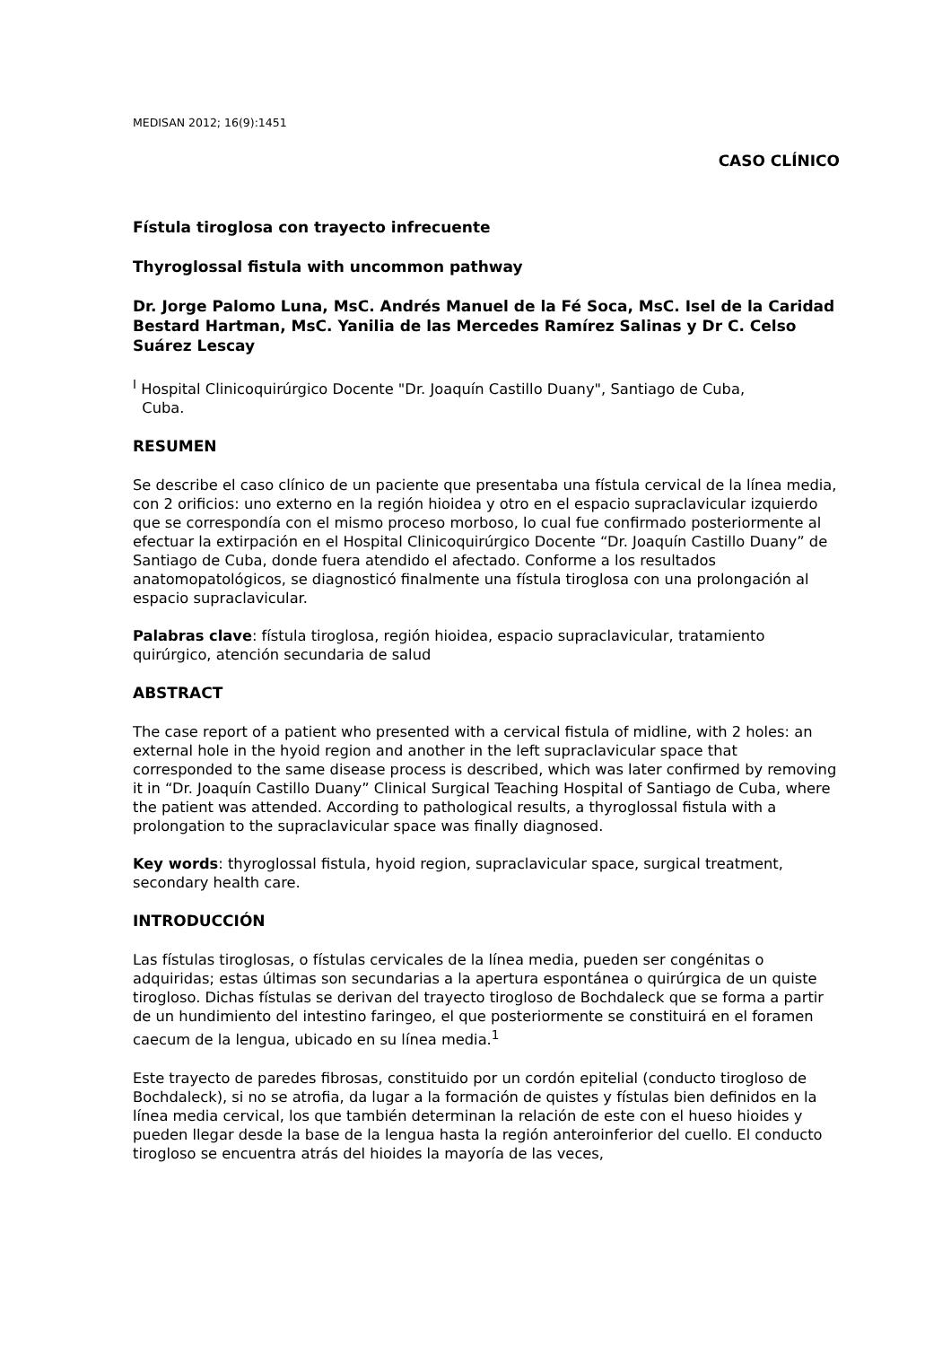MEDISAN 2012; 16(9):1451
CASO CLÍNICO
Fístula tiroglosa con trayecto infrecuente
Thyroglossal fistula with uncommon pathway
Dr. Jorge Palomo Luna, MsC. Andrés Manuel de la Fé Soca, MsC. Isel de la Caridad Bestard Hartman, MsC. Yanilia de las Mercedes Ramírez Salinas y Dr C. Celso Suárez Lescay
<sup>I</sup> Hospital Clinicoquirúrgico Docente "Dr. Joaquín Castillo Duany", Santiago de Cuba,
Cuba.
RESUMEN
Se describe el caso clínico de un paciente que presentaba una fístula cervical de la línea media, con 2 orificios: uno externo en la región hioidea y otro en el espacio supraclavicular izquierdo que se correspondía con el mismo proceso morboso, lo cual fue confirmado posteriormente al efectuar la extirpación en el Hospital Clinicoquirúrgico Docente “Dr. Joaquín Castillo Duany” de Santiago de Cuba, donde fuera atendido el afectado. Conforme a los resultados anatomopatológicos, se diagnosticó finalmente una fístula tiroglosa con una prolongación al espacio supraclavicular.
Palabras clave: fístula tiroglosa, región hioidea, espacio supraclavicular, tratamiento quirúrgico, atención secundaria de salud
ABSTRACT
The case report of a patient who presented with a cervical fistula of midline, with 2 holes: an external hole in the hyoid region and another in the left supraclavicular space that corresponded to the same disease process is described, which was later confirmed by removing it in “Dr. Joaquín Castillo Duany” Clinical Surgical Teaching Hospital of Santiago de Cuba, where the patient was attended. According to pathological results, a thyroglossal fistula with a prolongation to the supraclavicular space was finally diagnosed.
Key words: thyroglossal fistula, hyoid region, supraclavicular space, surgical treatment, secondary health care.
INTRODUCCIÓN
Las fístulas tiroglosas, o fístulas cervicales de la línea media, pueden ser congénitas o adquiridas; estas últimas son secundarias a la apertura espontánea o quirúrgica de un quiste tirogloso. Dichas fístulas se derivan del trayecto tirogloso de Bochdaleck que se forma a partir de un hundimiento del intestino faringeo, el que posteriormente se constituirá en el foramen caecum de la lengua, ubicado en su línea media.<sup>1</sup>
Este trayecto de paredes fibrosas, constituido por un cordón epitelial (conducto tirogloso de Bochdaleck), si no se atrofia, da lugar a la formación de quistes y fístulas bien definidos en la línea media cervical, los que también determinan la relación de este con el hueso hioides y pueden llegar desde la base de la lengua hasta la región anteroinferior del cuello. El conducto tirogloso se encuentra atrás del hioides la mayoría de las veces,